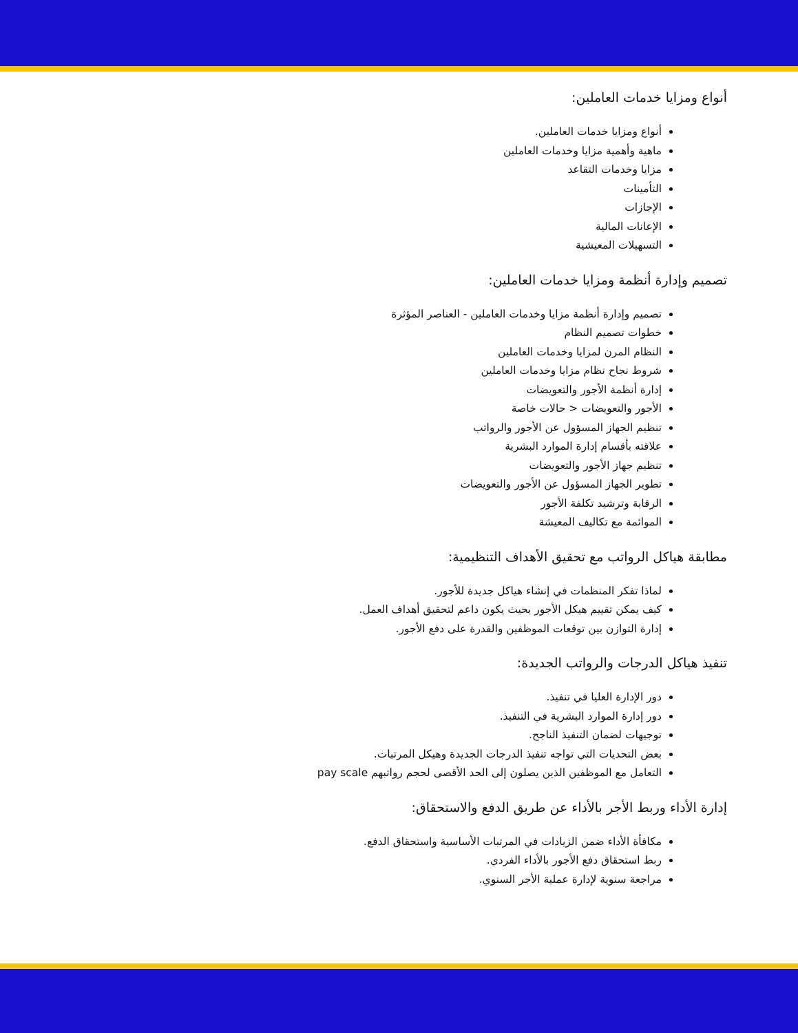أنواع ومزايا خدمات العاملين:
أنواع ومزايا خدمات العاملين.
ماهية وأهمية مزايا وخدمات العاملين
مزايا وخدمات التقاعد
التأمينات
الإجازات
الإعانات المالية
التسهيلات المعيشية
تصميم وإدارة أنظمة ومزايا خدمات العاملين:
تصميم وإدارة أنظمة مزايا وخدمات العاملين - العناصر المؤثرة
خطوات تصميم النظام
النظام المرن لمزايا وخدمات العاملين
شروط نجاح نظام مزايا وخدمات العاملين
إدارة أنظمة الأجور والتعويضات
الأجور والتعويضات < حالات خاصة
تنظيم الجهاز المسؤول عن الأجور والرواتب
علاقته بأقسام إدارة الموارد البشرية
تنظيم جهاز الأجور والتعويضات
تطوير الجهاز المسؤول عن الأجور والتعويضات
الرقابة وترشيد تكلفة الأجور
الموائمة مع تكاليف المعيشة
مطابقة هياكل الرواتب مع تحقيق الأهداف التنظيمية:
لماذا تفكر المنظمات في إنشاء هياكل جديدة للأجور.
كيف يمكن تقييم هيكل الأجور بحيث يكون داعم لتحقيق أهداف العمل.
إدارة التوازن بين توقعات الموظفين والقدرة على دفع الأجور.
تنفيذ هياكل الدرجات والرواتب الجديدة:
دور الإدارة العليا في تنفيذ.
دور إدارة الموارد البشرية في التنفيذ.
توجيهات لضمان التنفيذ الناجح.
بعض التحديات التي تواجه تنفيذ الدرجات الجديدة وهيكل المرتبات.
التعامل مع الموظفين الذين يصلون إلى الحد الأقصى لحجم رواتبهم pay scale
إدارة الأداء وربط الأجر بالأداء عن طريق الدفع والاستحقاق:
مكافأة الأداء ضمن الزيادات في المرتبات الأساسية واستحقاق الدفع.
ربط استحقاق دفع الأجور بالأداء الفردي.
مراجعة سنوية لإدارة عملية الأجر السنوي.